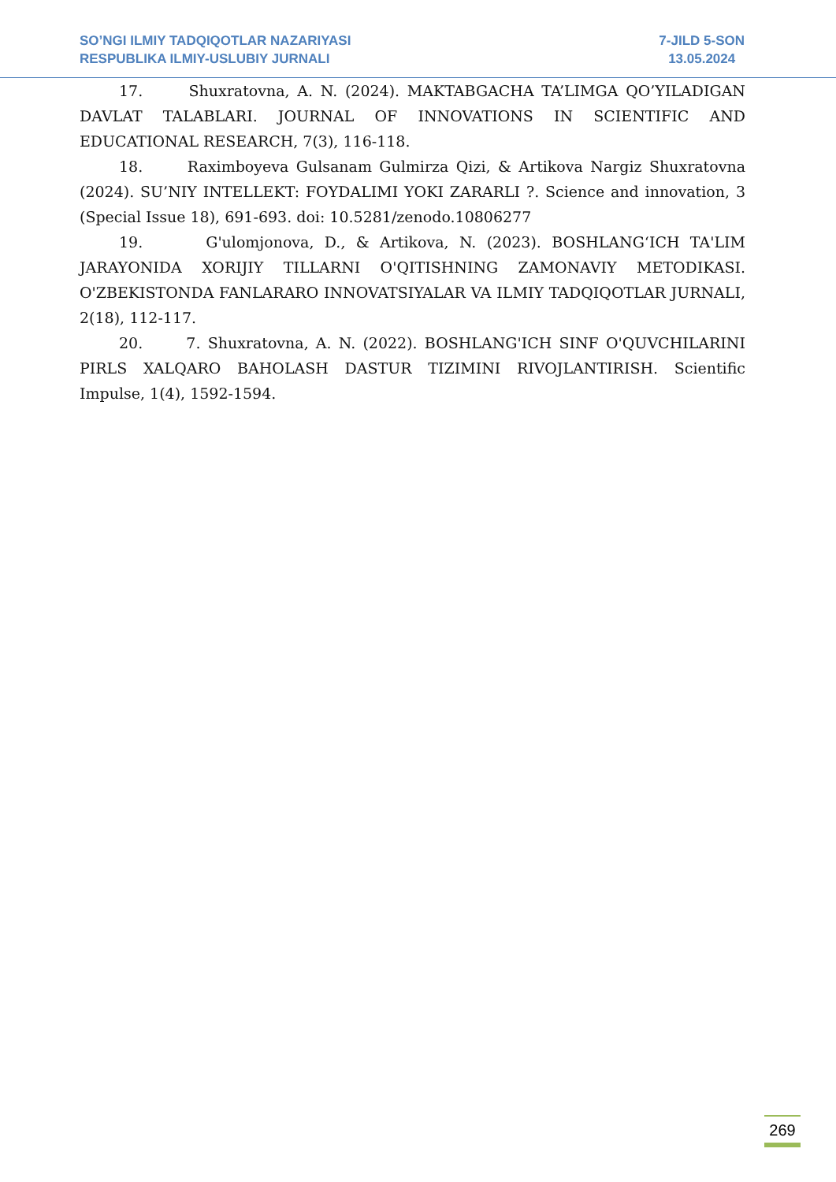SO’NGI ILMIY TADQIQOTLAR NAZARIYASI
RESPUBLIKA ILMIY-USLUBIY JURNALI
7-JILD 5-SON
13.05.2024
17. Shuxratovna, A. N. (2024). MAKTABGACHA TA’LIMGA QO’YILADIGAN DAVLAT TALABLARI. JOURNAL OF INNOVATIONS IN SCIENTIFIC AND EDUCATIONAL RESEARCH, 7(3), 116-118.
18. Raximboyeva Gulsanam Gulmirza Qizi, & Artikova Nargiz Shuxratovna (2024). SU’NIY INTELLEKT: FOYDALIMI YOKI ZARARLI ?. Science and innovation, 3 (Special Issue 18), 691-693. doi: 10.5281/zenodo.10806277
19. G'ulomjonova, D., & Artikova, N. (2023). BOSHLANG‘ICH TA'LIM JARAYONIDA XORIJIY TILLARNI O'QITISHNING ZAMONAVIY METODIKASI. O'ZBEKISTONDA FANLARARO INNOVATSIYALAR VA ILMIY TADQIQOTLAR JURNALI, 2(18), 112-117.
20. 7. Shuxratovna, A. N. (2022). BOSHLANG'ICH SINF O'QUVCHILARINI PIRLS XALQARO BAHOLASH DASTUR TIZIMINI RIVOJLANTIRISH. Scientific Impulse, 1(4), 1592-1594.
269